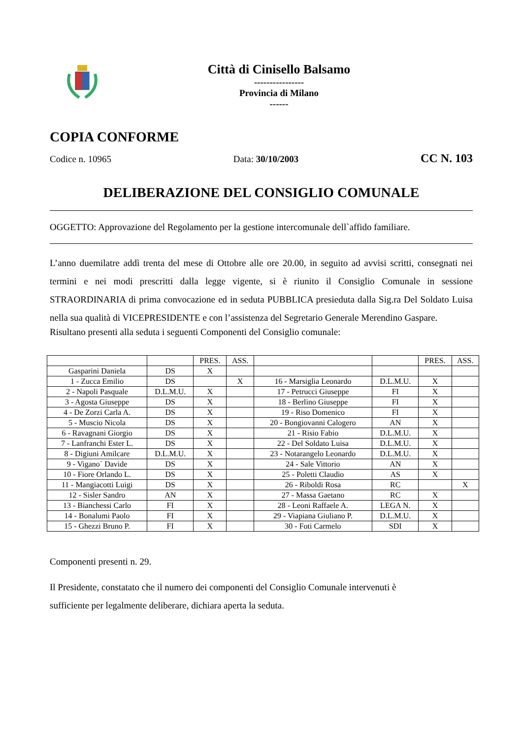Città di Cinisello Balsamo
----------------
Provincia di Milano
------
COPIA CONFORME
Codice n. 10965 Data: 30/10/2003 CC N. 103
DELIBERAZIONE DEL CONSIGLIO COMUNALE
OGGETTO: Approvazione del Regolamento per la gestione intercomunale dell`affido familiare.
L’anno duemilatre addì trenta del mese di Ottobre alle ore 20.00, in seguito ad avvisi scritti, consegnati nei termini e nei modi prescritti dalla legge vigente, si è riunito il Consiglio Comunale in sessione STRAORDINARIA di prima convocazione ed in seduta PUBBLICA presieduta dalla Sig.ra Del Soldato Luisa nella sua qualità di VICEPRESIDENTE e con l’assistenza del Segretario Generale Merendino Gaspare.
Risultano presenti alla seduta i seguenti Componenti del Consiglio comunale:
| | | PRES. | ASS. | | | PRES. | ASS. |
| --- | --- | --- | --- | --- | --- | --- | --- |
| Gasparini Daniela | DS | X | | | | | |
| 1 - Zucca Emilio | DS | | X | 16 - Marsiglia Leonardo | D.L.M.U. | X | |
| 2 - Napoli Pasquale | D.L.M.U. | X | | 17 - Petrucci Giuseppe | FI | X | |
| 3 - Agosta Giuseppe | DS | X | | 18 - Berlino Giuseppe | FI | X | |
| 4 - De Zorzi Carla A. | DS | X | | 19 - Riso Domenico | FI | X | |
| 5 - Muscio Nicola | DS | X | | 20 - Bongiovanni Calogero | AN | X | |
| 6 - Ravagnani Giorgio | DS | X | | 21 - Risio Fabio | D.L.M.U. | X | |
| 7 - Lanfranchi Ester L. | DS | X | | 22 - Del Soldato Luisa | D.L.M.U. | X | |
| 8 - Digiuni Amilcare | D.L.M.U. | X | | 23 - Notarangelo Leonardo | D.L.M.U. | X | |
| 9 - Vigano` Davide | DS | X | | 24 - Sale Vittorio | AN | X | |
| 10 - Fiore Orlando L. | DS | X | | 25 - Poletti Claudio | AS | X | |
| 11 - Mangiacotti Luigi | DS | X | | 26 - Riboldi Rosa | RC | | X |
| 12 - Sisler Sandro | AN | X | | 27 - Massa Gaetano | RC | X | |
| 13 - Bianchessi Carlo | FI | X | | 28 - Leoni Raffaele A. | LEGA N. | X | |
| 14 - Bonalumi Paolo | FI | X | | 29 - Viapiana Giuliano P. | D.L.M.U. | X | |
| 15 - Ghezzi Bruno P. | FI | X | | 30 - Foti Carmelo | SDI | X | |
Componenti presenti n. 29.
Il Presidente, constatato che il numero dei componenti del Consiglio Comunale intervenuti è
sufficiente per legalmente deliberare, dichiara aperta la seduta.